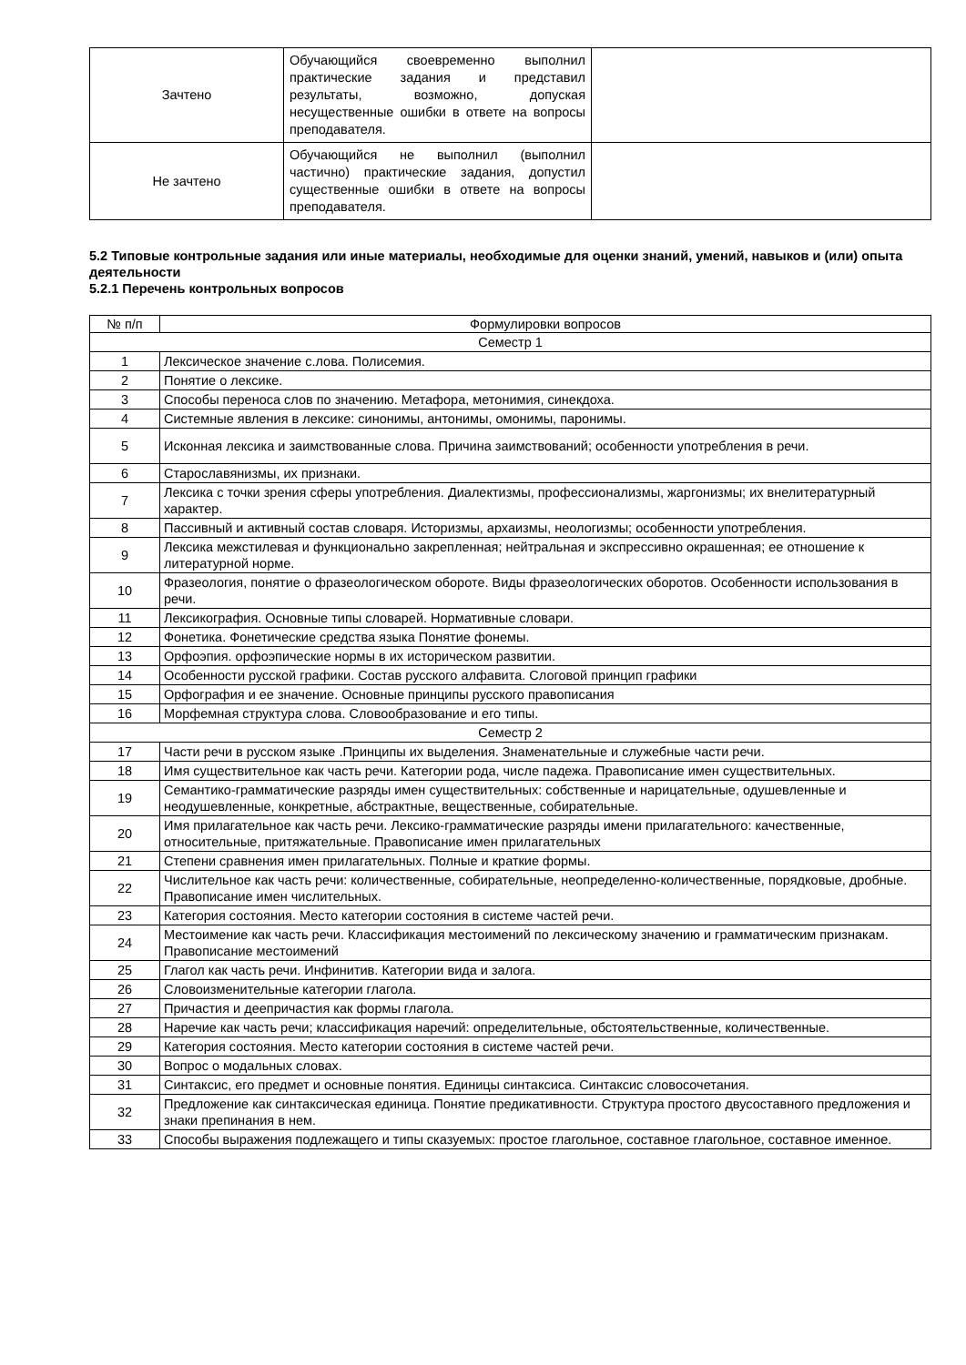| Зачтено | Обучающийся своевременно выполнил практические задания и представил результаты, возможно, допуская несущественные ошибки в ответе на вопросы преподавателя. | |
| Не зачтено | Обучающийся не выполнил (выполнил частично) практические задания, допустил существенные ошибки в ответе на вопросы преподавателя. | |
5.2 Типовые контрольные задания или иные материалы, необходимые для оценки знаний, умений, навыков и (или) опыта деятельности
5.2.1 Перечень контрольных вопросов
| № п/п | Формулировки вопросов |
| --- | --- |
| Семестр 1 | |
| 1 | Лексическое значение с.лова. Полисемия. |
| 2 | Понятие о лексике. |
| 3 | Способы переноса слов по значению. Метафора, метонимия, синекдоха. |
| 4 | Системные явления в лексике: синонимы, антонимы, омонимы, паронимы. |
| 5 | Исконная лексика и заимствованные слова. Причина заимствований; особенности употребления в речи. |
| 6 | Старославянизмы, их признаки. |
| 7 | Лексика с точки зрения сферы употребления. Диалектизмы, профессионализмы, жаргонизмы; их внелитературный характер. |
| 8 | Пассивный и активный состав словаря. Историзмы, архаизмы, неологизмы; особенности употребления. |
| 9 | Лексика межстилевая и функционально закрепленная; нейтральная и экспрессивно окрашенная; ее отношение к литературной норме. |
| 10 | Фразеология, понятие о фразеологическом обороте. Виды фразеологических оборотов. Особенности использования в речи. |
| 11 | Лексикография. Основные типы словарей. Нормативные словари. |
| 12 | Фонетика. Фонетические средства языка Понятие фонемы. |
| 13 | Орфоэпия. орфоэпические нормы в их историческом развитии. |
| 14 | Особенности русской графики. Состав русского алфавита. Слоговой принцип графики |
| 15 | Орфография и ее значение. Основные принципы русского правописания |
| 16 | Морфемная структура слова. Словообразование и его типы. |
| Семестр 2 | |
| 17 | Части речи в русском языке .Принципы их выделения. Знаменательные и служебные части речи. |
| 18 | Имя существительное как часть речи. Категории рода, числе падежа. Правописание имен существительных. |
| 19 | Семантико-грамматические разряды имен существительных: собственные и нарицательные, одушевленные и неодушевленные, конкретные, абстрактные, вещественные, собирательные. |
| 20 | Имя прилагательное как часть речи. Лексико-грамматические разряды имени прилагательного: качественные, относительные, притяжательные. Правописание имен прилагательных |
| 21 | Степени сравнения имен прилагательных. Полные и краткие формы. |
| 22 | Числительное как часть речи: количественные, собирательные, неопределенно-количественные, порядковые, дробные. Правописание имен числительных. |
| 23 | Категория состояния. Место категории состояния в системе частей речи. |
| 24 | Местоимение как часть речи. Классификация местоимений по лексическому значению и грамматическим признакам. Правописание местоимений |
| 25 | Глагол как часть речи. Инфинитив. Категории вида и залога. |
| 26 | Словоизменительные категории глагола. |
| 27 | Причастия и деепричастия как формы глагола. |
| 28 | Наречие как часть речи; классификация наречий: определительные, обстоятельственные, количественные. |
| 29 | Категория состояния. Место категории состояния в системе частей речи. |
| 30 | Вопрос о модальных словах. |
| 31 | Синтаксис, его предмет и основные понятия. Единицы синтаксиса. Синтаксис словосочетания. |
| 32 | Предложение как синтаксическая единица. Понятие предикативности. Структура простого двусоставного предложения и знаки препинания в нем. |
| 33 | Способы выражения подлежащего и типы сказуемых: простое глагольное, составное глагольное, составное именное. |